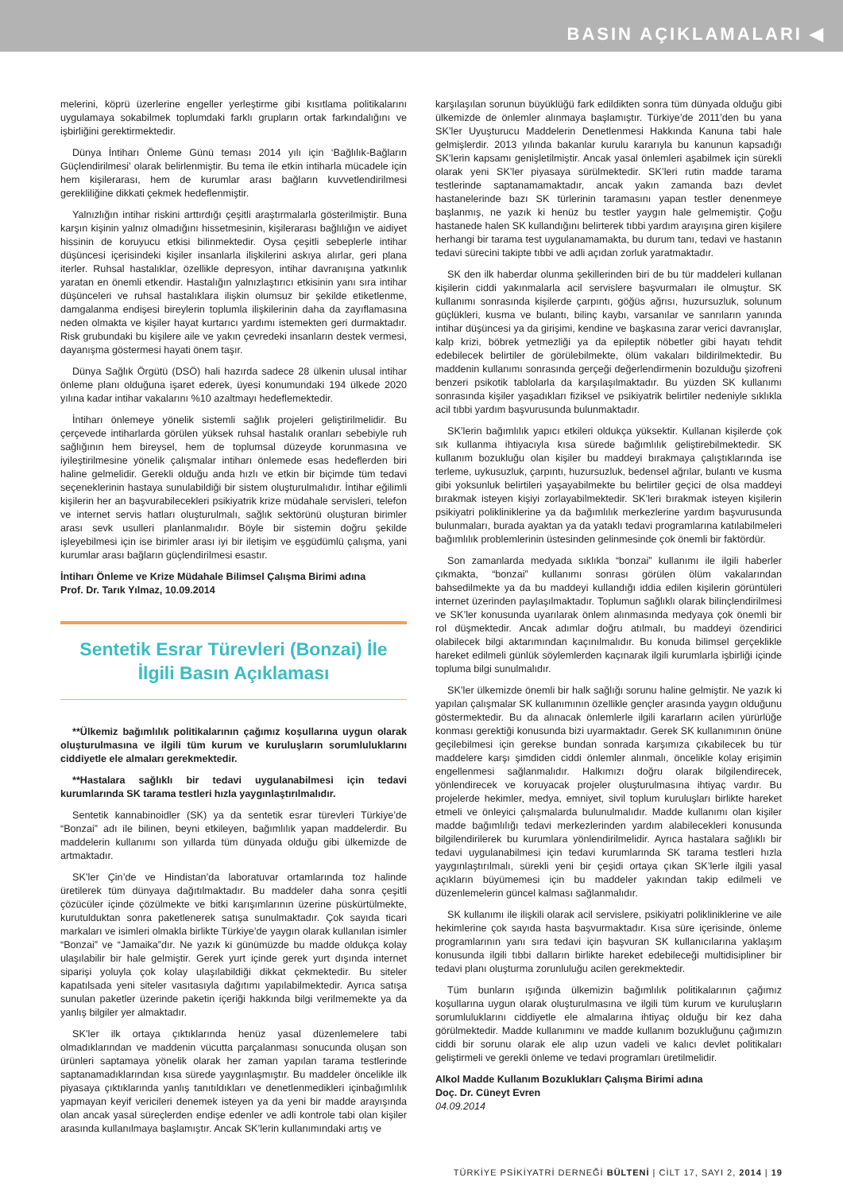BASIN AÇIKLAMALARI ◀
melerini, köprü üzerlerine engeller yerleştirme gibi kısıtlama politikalarını uygulamaya sokabilmek toplumdaki farklı grupların ortak farkındalığını ve işbirliğini gerektirmektedir.
Dünya İntiharı Önleme Günü teması 2014 yılı için ‘Bağlılık-Bağların Güçlendirilmesi’ olarak belirlenmiştir. Bu tema ile etkin intiharla mücadele için hem kişilerarası, hem de kurumlar arası bağların kuvvetlendirilmesi gerekliliğine dikkati çekmek hedeflenmiştir.
Yalnızlığın intihar riskini arttırdığı çeşitli araştırmalarla gösterilmiştir. Buna karşın kişinin yalnız olmadığını hissetmesinin, kişilerarası bağlılığın ve aidiyet hissinin de koruyucu etkisi bilinmektedir. Oysa çeşitli sebeplerle intihar düşüncesi içerisindeki kişiler insanlarla ilişkilerini askıya alırlar, geri plana iterler. Ruhsal hastalıklar, özellikle depresyon, intihar davranışına yatkınlık yaratan en önemli etkendir. Hastalığın yalnızlaştırıcı etkisinin yanı sıra intihar düşünceleri ve ruhsal hastalıklara ilişkin olumsuz bir şekilde etiketlenme, damgalanma endişesi bireylerin toplumla ilişkilerinin daha da zayıflamasına neden olmakta ve kişiler hayat kurtarıcı yardımı istemekten geri durmaktadır. Risk grubundaki bu kişilere aile ve yakın çevredeki insanların destek vermesi, dayanışma göstermesi hayati önem taşır.
Dünya Sağlık Örgütü (DSÖ) hali hazırda sadece 28 ülkenin ulusal intihar önleme planı olduğuna işaret ederek, üyesi konumundaki 194 ülkede 2020 yılına kadar intihar vakalarını %10 azaltmayı hedeflemektedir.
İntiharı önlemeye yönelik sistemli sağlık projeleri geliştirilmelidir. Bu çerçevede intiharlarda görülen yüksek ruhsal hastalık oranları sebebiyle ruh sağlığının hem bireysel, hem de toplumsal düzeyde korunmasına ve iyileştirilmesine yönelik çalışmalar intiharı önlemede esas hedeflerden biri haline gelmelidir. Gerekli olduğu anda hızlı ve etkin bir biçimde tüm tedavi seçeneklerinin hastaya sunulabildiği bir sistem oluşturulmalıdır. İntihar eğilimli kişilerin her an başvurabilecekleri psikiyatrik krize müdahale servisleri, telefon ve internet servis hatları oluşturulmalı, sağlık sektörünü oluşturan birimler arası sevk usulleri planlanmalıdır. Böyle bir sistemin doğru şekilde işleyebilmesi için ise birimler arası iyi bir iletişim ve eşgüdümlü çalışma, yani kurumlar arası bağların güçlendirilmesi esastır.
İntiharı Önleme ve Krize Müdahale Bilimsel Çalışma Birimi adına
Prof. Dr. Tarık Yılmaz, 10.09.2014
Sentetik Esrar Türevleri (Bonzai) İle
İlgili Basın Açıklaması
**Ülkemiz bağımlılık politikalarının çağımız koşullarına uygun olarak oluşturulmasına ve ilgili tüm kurum ve kuruluşların sorumluluklarını ciddiyetle ele almaları gerekmektedir.
**Hastalara sağlıklı bir tedavi uygulanabilmesi için tedavi kurumlarında SK tarama testleri hızla yaygınlaştırılmalıdır.
Sentetik kannabinoidler (SK) ya da sentetik esrar türevleri Türkiye’de “Bonzai” adı ile bilinen, beyni etkileyen, bağımlılık yapan maddelerdir. Bu maddelerin kullanımı son yıllarda tüm dünyada olduğu gibi ülkemizde de artmaktadır.
SK’ler Çin’de ve Hindistan’da laboratuvar ortamlarında toz halinde üretilerek tüm dünyaya dağıtılmaktadır. Bu maddeler daha sonra çeşitli çözücüler içinde çözülmekte ve bitki karışımlarının üzerine püskürtülmekte, kurutulduktan sonra paketlenerek satışa sunulmaktadır. Çok sayıda ticari markaları ve isimleri olmakla birlikte Türkiye’de yaygın olarak kullanılan isimler “Bonzai” ve “Jamaika”dır. Ne yazık ki günümüzde bu madde oldukça kolay ulaşılabilir bir hale gelmiştir. Gerek yurt içinde gerek yurt dışında internet siparişi yoluyla çok kolay ulaşılabildiği dikkat çekmektedir. Bu siteler kapatılsada yeni siteler vasıtasıyla dağıtımı yapılabilmektedir. Ayrıca satışa sunulan paketler üzerinde paketin içeriği hakkında bilgi verilmemekte ya da yanlış bilgiler yer almaktadır.
SK’ler ilk ortaya çıktıklarında henüz yasal düzenlemelere tabi olmadıklarından ve maddenin vücutta parçalanması sonucunda oluşan son ürünleri saptamaya yönelik olarak her zaman yapılan tarama testlerinde saptanamadıklarından kısa sürede yaygınlaşmıştır. Bu maddeler öncelikle ilk piyasaya çıktıklarında yanlış tanıtıldıkları ve denetlenmedikleri içinbağımlılık yapmayan keyif vericileri denemek isteyen ya da yeni bir madde arayışında olan ancak yasal süreçlerden endişe edenler ve adli kontrole tabi olan kişiler arasında kullanılmaya başlamıştır. Ancak SK’lerin kullanımındaki artış ve
karşılaşılan sorunun büyüklüğü fark edildikten sonra tüm dünyada olduğu gibi ülkemizde de önlemler alınmaya başlamıştır. Türkiye’de 2011’den bu yana SK’ler Uyuşturucu Maddelerin Denetlenmesi Hakkında Kanuna tabi hale gelmişlerdir. 2013 yılında bakanlar kurulu kararıyla bu kanunun kapsadığı SK’lerin kapsamı genişletilmiştir. Ancak yasal önlemleri aşabilmek için sürekli olarak yeni SK’ler piyasaya sürülmektedir. SK’leri rutin madde tarama testlerinde saptanamamaktadır, ancak yakın zamanda bazı devlet hastanelerinde bazı SK türlerinin taramasını yapan testler denenmeye başlanmış, ne yazık ki henüz bu testler yaygın hale gelmemiştir. Çoğu hastanede halen SK kullandığını belirterek tıbbi yardım arayışına giren kişilere herhangi bir tarama test uygulanamamakta, bu durum tanı, tedavi ve hastanın tedavi sürecini takipte tıbbi ve adli açıdan zorluk yaratmaktadır.
SK den ilk haberdar olunma şekillerinden biri de bu tür maddeleri kullanan kişilerin ciddi yakınmalarla acil servislere başvurmaları ile olmuştur. SK kullanımı sonrasında kişilerde çarpıntı, göğüs ağrısı, huzursuzluk, solunum güçlükleri, kusma ve bulantı, bilinç kaybı, varsanılar ve sanrıların yanında intihar düşüncesi ya da girişimi, kendine ve başkasına zarar verici davranışlar, kalp krizi, böbrek yetmezliği ya da epileptik nöbetler gibi hayatı tehdit edebilecek belirtiler de görülebilmekte, ölüm vakaları bildirilmektedir. Bu maddenin kullanımı sonrasında gerçeği değerlendirmenin bozulduğu şizofreni benzeri psikotik tablolarla da karşılaşılmaktadır. Bu yüzden SK kullanımı sonrasında kişiler yaşadıkları fiziksel ve psikiyatrik belirtiler nedeniyle sıklıkla acil tıbbi yardım başvurusunda bulunmaktadır.
SK’lerin bağımlılık yapıcı etkileri oldukça yüksektir. Kullanan kişilerde çok sık kullanma ihtiyacıyla kısa sürede bağımlılık geliştirebilmektedir. SK kullanım bozukluğu olan kişiler bu maddeyi bırakmaya çalıştıklarında ise terleme, uykusuzluk, çarpıntı, huzursuzluk, bedensel ağrılar, bulantı ve kusma gibi yoksunluk belirtileri yaşayabilmekte bu belirtiler geçici de olsa maddeyi bırakmak isteyen kişiyi zorlayabilmektedir. SK’leri bırakmak isteyen kişilerin psikiyatri polikliniklerine ya da bağımlılık merkezlerine yardım başvurusunda bulunmaları, burada ayaktan ya da yataklı tedavi programlarına katılabilmeleri bağımlılık problemlerinin üstesinden gelinmesinde çok önemli bir faktördür.
Son zamanlarda medyada sıklıkla “bonzai” kullanımı ile ilgili haberler çıkmakta, “bonzai” kullanımı sonrası görülen ölüm vakalarından bahsedilmekte ya da bu maddeyi kullandığı iddia edilen kişilerin görüntüleri internet üzerinden paylaşılmaktadır. Toplumun sağlıklı olarak bilinçlendirilmesi ve SK’ler konusunda uyarılarak önlem alınmasında medyaya çok önemli bir rol düşmektedir. Ancak adımlar doğru atılmalı, bu maddeyi özendirici olabilecek bilgi aktarımından kaçınılmalıdır. Bu konuda bilimsel gerçeklikle hareket edilmeli günlük söylemlerden kaçınarak ilgili kurumlarla işbirliği içinde topluma bilgi sunulmalıdır.
SK’ler ülkemizde önemli bir halk sağlığı sorunu haline gelmiştir. Ne yazık ki yapılan çalışmalar SK kullanımının özellikle gençler arasında yaygın olduğunu göstermektedir. Bu da alınacak önlemlerle ilgili kararların acilen yürürlüğe konması gerektiği konusunda bizi uyarmaktadır. Gerek SK kullanımının önüne geçilebilmesi için gerekse bundan sonrada karşımıza çıkabilecek bu tür maddelere karşı şimdiden ciddi önlemler alınmalı, öncelikle kolay erişimin engellenmesi sağlanmalıdır. Halkımızı doğru olarak bilgilendirecek, yönlendirecek ve koruyacak projeler oluşturulmasına ihtiyaç vardır. Bu projelerde hekimler, medya, emniyet, sivil toplum kuruluşları birlikte hareket etmeli ve önleyici çalışmalarda bulunulmalıdır. Madde kullanımı olan kişiler madde bağımlılığı tedavi merkezlerinden yardım alabilecekleri konusunda bilgilendirilerek bu kurumlara yönlendirilmelidir. Ayrıca hastalara sağlıklı bir tedavi uygulanabilmesi için tedavi kurumlarında SK tarama testleri hızla yaygınlaştırılmalı, sürekli yeni bir çeşidi ortaya çıkan SK’lerle ilgili yasal açıkların büyümemesi için bu maddeler yakından takip edilmeli ve düzenlemelerin güncel kalması sağlanmalıdır.
SK kullanımı ile ilişkili olarak acil servislere, psikiyatri polikliniklerine ve aile hekimlerine çok sayıda hasta başvurmaktadır. Kısa süre içerisinde, önleme programlarının yanı sıra tedavi için başvuran SK kullanıcılarına yaklaşım konusunda ilgili tıbbi dalların birlikte hareket edebileceği multidisipliner bir tedavi planı oluşturma zorunluluğu acilen gerekmektedir.
Tüm bunların ışığında ülkemizin bağımlılık politikalarının çağımız koşullarına uygun olarak oluşturulmasına ve ilgili tüm kurum ve kuruluşların sorumluluklarını ciddiyetle ele almalarına ihtiyaç olduğu bir kez daha görülmektedir. Madde kullanımını ve madde kullanım bozukluğunu çağımızın ciddi bir sorunu olarak ele alıp uzun vadeli ve kalıcı devlet politikaları geliştirmeli ve gerekli önleme ve tedavi programları üretilmelidir.
Alkol Madde Kullanım Bozuklukları Çalışma Birimi adına
Doç. Dr. Cüneyt Evren
04.09.2014
TÜRKİYE PSİKİYATRİ DERNEĞİ BÜLTENİ | CİLT 17, SAYI 2, 2014 | 19